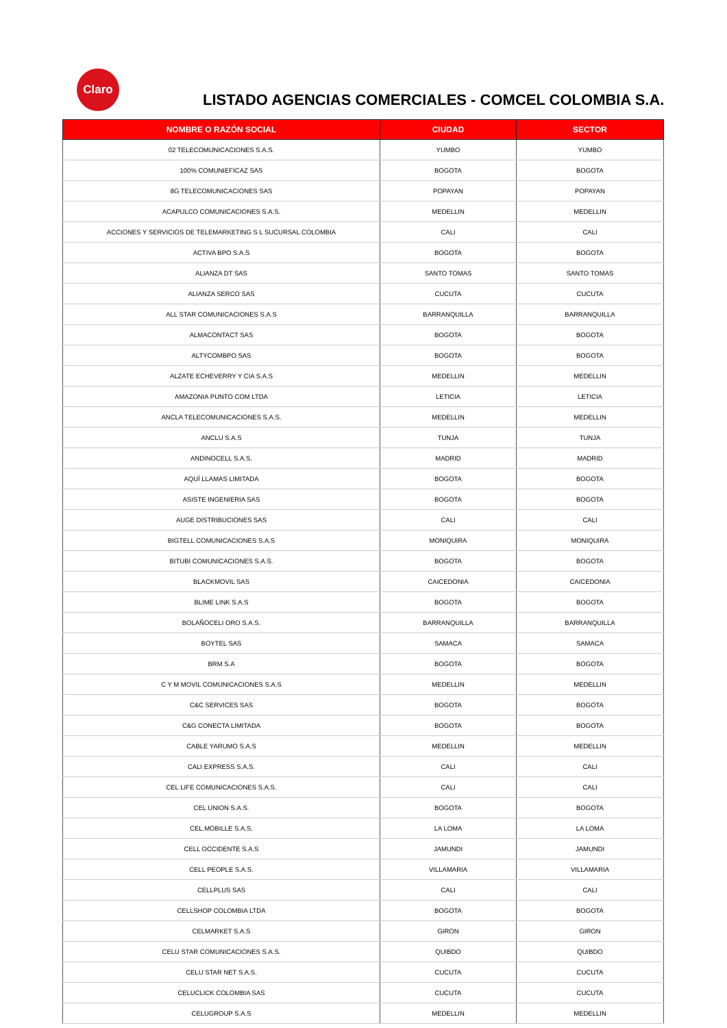Claro
LISTADO AGENCIAS COMERCIALES - COMCEL COLOMBIA S.A.
| NOMBRE O RAZÓN SOCIAL | CIUDAD | SECTOR |
| --- | --- | --- |
| 02 TELECOMUNICACIONES S.A.S. | YUMBO | YUMBO |
| 100% COMUNIEFICAZ SAS | BOGOTA | BOGOTA |
| 8G TELECOMUNICACIONES SAS | POPAYAN | POPAYAN |
| ACAPULCO COMUNICACIONES S.A.S. | MEDELLIN | MEDELLIN |
| ACCIONES Y SERVICIOS DE TELEMARKETING S L SUCURSAL COLOMBIA | CALI | CALI |
| ACTIVA BPO S.A.S | BOGOTA | BOGOTA |
| ALIANZA DT SAS | SANTO TOMAS | SANTO TOMAS |
| ALIANZA SERCO SAS | CUCUTA | CUCUTA |
| ALL STAR COMUNICACIONES S.A.S | BARRANQUILLA | BARRANQUILLA |
| ALMACONTACT SAS | BOGOTA | BOGOTA |
| ALTYCOMBPO SAS | BOGOTA | BOGOTA |
| ALZATE ECHEVERRY Y CIA S.A.S | MEDELLIN | MEDELLIN |
| AMAZONIA PUNTO COM LTDA | LETICIA | LETICIA |
| ANCLA TELECOMUNICACIONES S.A.S. | MEDELLIN | MEDELLIN |
| ANCLU S.A.S | TUNJA | TUNJA |
| ANDINOCELL S.A.S. | MADRID | MADRID |
| AQUÍ LLAMAS LIMITADA | BOGOTA | BOGOTA |
| ASISTE INGENIERIA SAS | BOGOTA | BOGOTA |
| AUGE DISTRIBUCIONES SAS | CALI | CALI |
| BIGTELL COMUNICACIONES S.A.S | MONIQUIRA | MONIQUIRA |
| BITUBI COMUNICACIONES S.A.S. | BOGOTA | BOGOTA |
| BLACKMOVIL SAS | CAICEDONIA | CAICEDONIA |
| BLIME LINK S.A.S | BOGOTA | BOGOTA |
| BOLAÑOCELI ORO S.A.S. | BARRANQUILLA | BARRANQUILLA |
| BOYTEL SAS | SAMACA | SAMACA |
| BRM S.A | BOGOTA | BOGOTA |
| C Y M MOVIL COMUNICACIONES S.A.S | MEDELLIN | MEDELLIN |
| C&C SERVICES SAS | BOGOTA | BOGOTA |
| C&G CONECTA LIMITADA | BOGOTA | BOGOTA |
| CABLE YARUMO S.A.S | MEDELLIN | MEDELLIN |
| CALI EXPRESS S.A.S. | CALI | CALI |
| CEL LIFE COMUNICACIONES S.A.S. | CALI | CALI |
| CEL UNION S.A.S. | BOGOTA | BOGOTA |
| CEL.MOBILLE S.A.S. | LA LOMA | LA LOMA |
| CELL OCCIDENTE S.A.S | JAMUNDI | JAMUNDI |
| CELL PEOPLE S.A.S. | VILLAMARIA | VILLAMARIA |
| CELLPLUS SAS | CALI | CALI |
| CELLSHOP COLOMBIA LTDA | BOGOTA | BOGOTA |
| CELMARKET S.A.S | GIRON | GIRON |
| CELU STAR COMUNICACIONES S.A.S. | QUIBDO | QUIBDO |
| CELU STAR NET S.A.S. | CUCUTA | CUCUTA |
| CELUCLICK COLOMBIA SAS | CUCUTA | CUCUTA |
| CELUGROUP S.A.S | MEDELLIN | MEDELLIN |